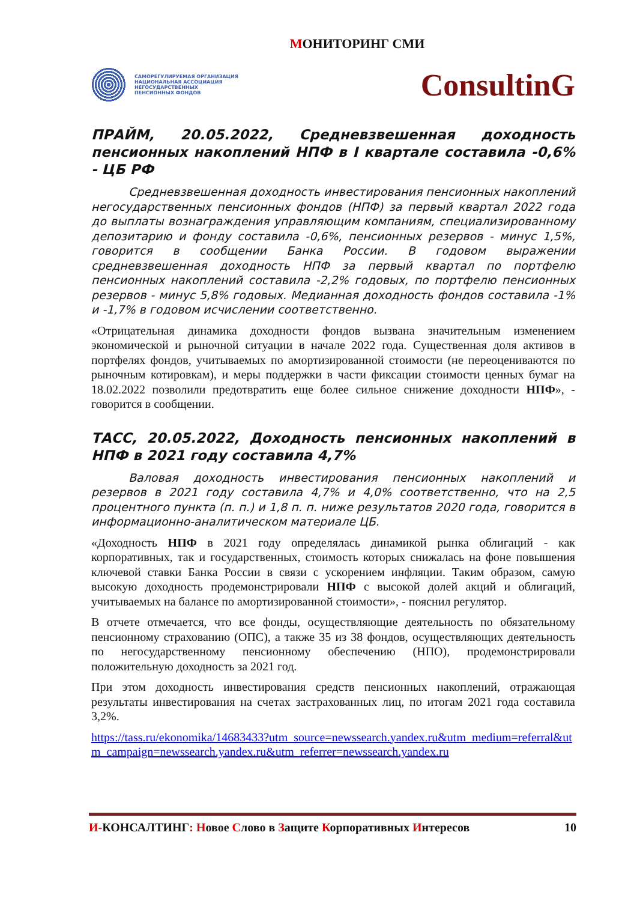МОНИТОРИНГ СМИ
САМОРЕГУЛИРУЕМАЯ ОРГАНИЗАЦИЯ
НАЦИОНАЛЬНАЯ АССОЦИАЦИЯ
НЕГОСУДАРСТВЕННЫХ
ПЕНСИОННЫХ ФОНДОВ
ConsultinG
ПРАЙМ, 20.05.2022, Средневзвешенная доходность пенсионных накоплений НПФ в I квартале составила -0,6% - ЦБ РФ
Средневзвешенная доходность инвестирования пенсионных накоплений негосударственных пенсионных фондов (НПФ) за первый квартал 2022 года до выплаты вознаграждения управляющим компаниям, специализированному депозитарию и фонду составила -0,6%, пенсионных резервов - минус 1,5%, говорится в сообщении Банка России. В годовом выражении средневзвешенная доходность НПФ за первый квартал по портфелю пенсионных накоплений составила -2,2% годовых, по портфелю пенсионных резервов - минус 5,8% годовых. Медианная доходность фондов составила -1% и -1,7% в годовом исчислении соответственно.
«Отрицательная динамика доходности фондов вызвана значительным изменением экономической и рыночной ситуации в начале 2022 года. Существенная доля активов в портфелях фондов, учитываемых по амортизированной стоимости (не переоцениваются по рыночным котировкам), и меры поддержки в части фиксации стоимости ценных бумаг на 18.02.2022 позволили предотвратить еще более сильное снижение доходности НПФ», - говорится в сообщении.
ТАСС, 20.05.2022, Доходность пенсионных накоплений в НПФ в 2021 году составила 4,7%
Валовая доходность инвестирования пенсионных накоплений и резервов в 2021 году составила 4,7% и 4,0% соответственно, что на 2,5 процентного пункта (п. п.) и 1,8 п. п. ниже результатов 2020 года, говорится в информационно-аналитическом материале ЦБ.
«Доходность НПФ в 2021 году определялась динамикой рынка облигаций - как корпоративных, так и государственных, стоимость которых снижалась на фоне повышения ключевой ставки Банка России в связи с ускорением инфляции. Таким образом, самую высокую доходность продемонстрировали НПФ с высокой долей акций и облигаций, учитываемых на балансе по амортизированной стоимости», - пояснил регулятор.
В отчете отмечается, что все фонды, осуществляющие деятельность по обязательному пенсионному страхованию (ОПС), а также 35 из 38 фондов, осуществляющих деятельность по негосударственному пенсионному обеспечению (НПО), продемонстрировали положительную доходность за 2021 год.
При этом доходность инвестирования средств пенсионных накоплений, отражающая результаты инвестирования на счетах застрахованных лиц, по итогам 2021 года составила 3,2%.
https://tass.ru/ekonomika/14683433?utm_source=newssearch.yandex.ru&utm_medium=referral&utm_campaign=newssearch.yandex.ru&utm_referrer=newssearch.yandex.ru
И-КОНСАЛТИНГ: Новое Слово в Защите Корпоративных Интересов 10